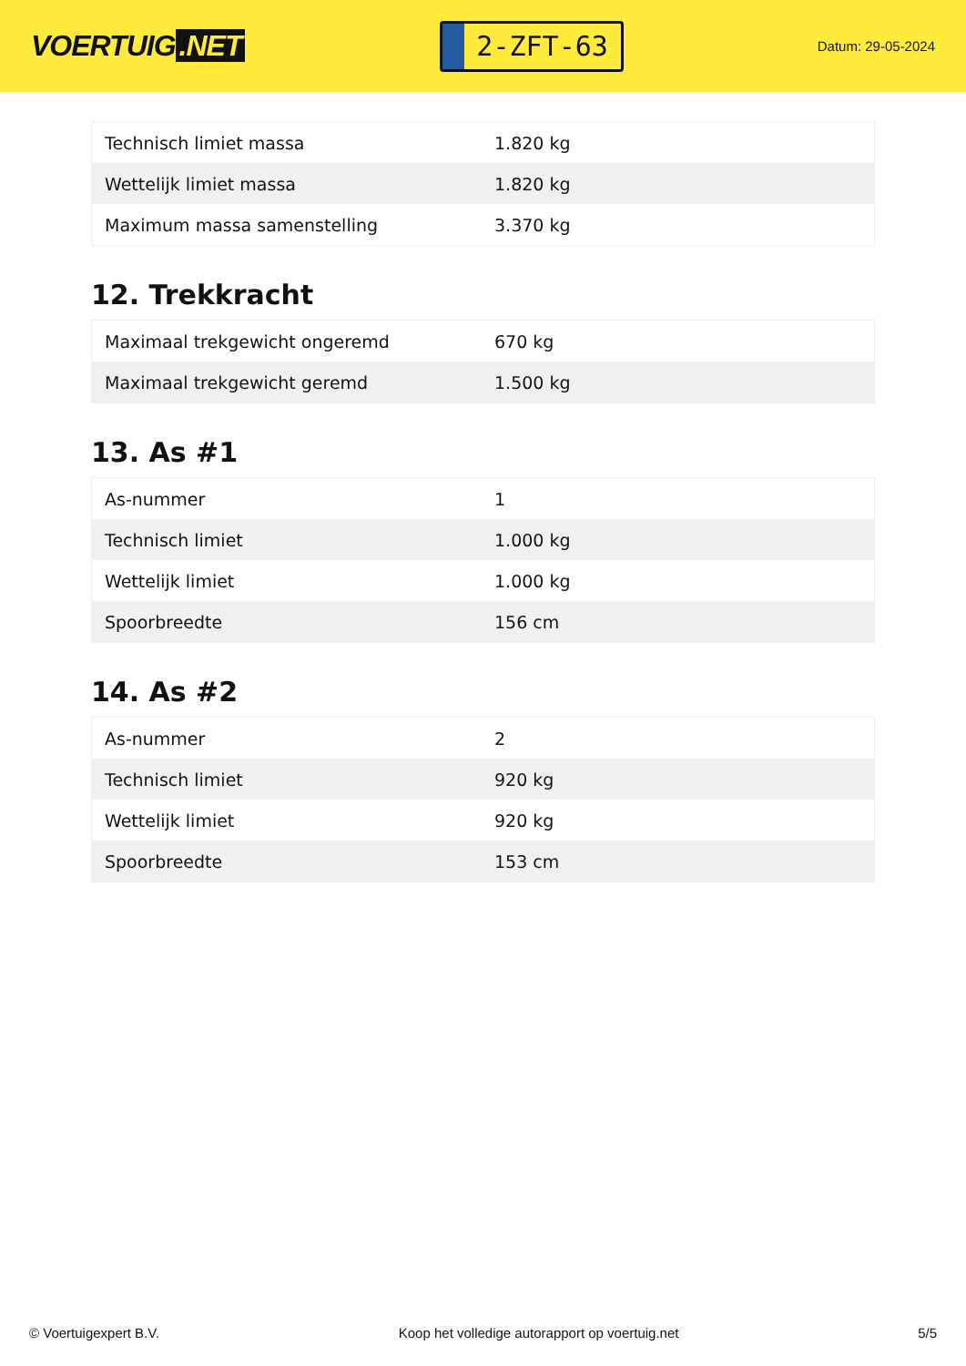VOERTUIG.NET
2-ZFT-63
Datum: 29-05-2024
| Technisch limiet massa | 1.820 kg |
| Wettelijk limiet massa | 1.820 kg |
| Maximum massa samenstelling | 3.370 kg |
12. Trekkracht
| Maximaal trekgewicht ongeremd | 670 kg |
| Maximaal trekgewicht geremd | 1.500 kg |
13. As #1
| As-nummer | 1 |
| Technisch limiet | 1.000 kg |
| Wettelijk limiet | 1.000 kg |
| Spoorbreedte | 156 cm |
14. As #2
| As-nummer | 2 |
| Technisch limiet | 920 kg |
| Wettelijk limiet | 920 kg |
| Spoorbreedte | 153 cm |
© Voertuigexpert B.V. Koop het volledige autorapport op voertuig.net 5/5